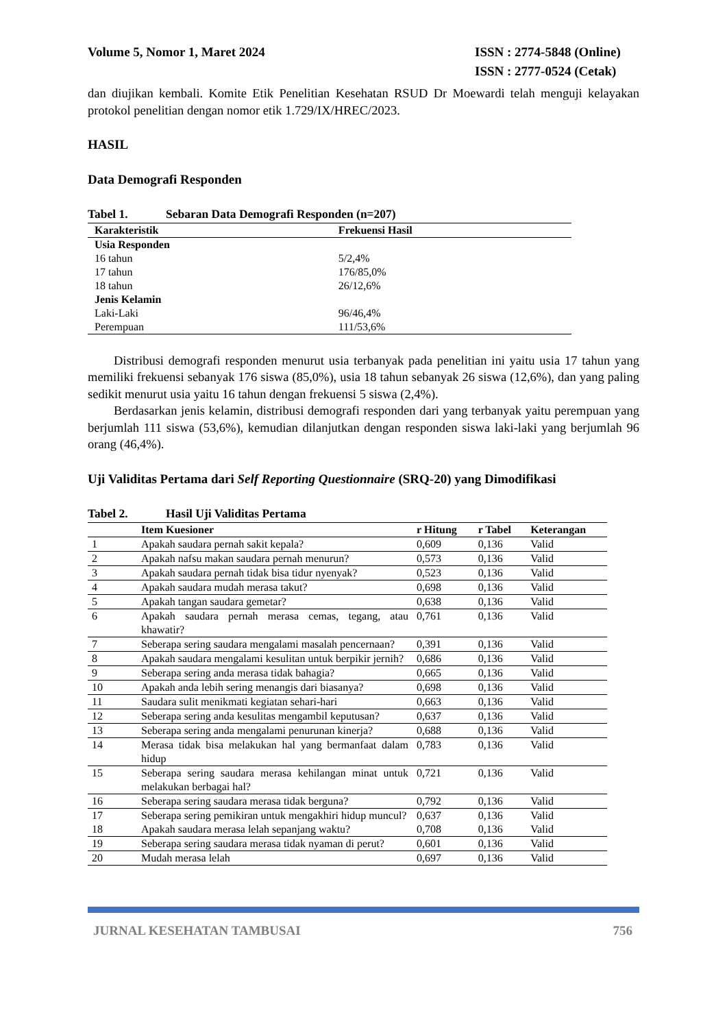Volume 5, Nomor 1, Maret 2024 ISSN : 2774-5848 (Online)
ISSN : 2777-0524 (Cetak)
dan diujikan kembali. Komite Etik Penelitian Kesehatan RSUD Dr Moewardi telah menguji kelayakan protokol penelitian dengan nomor etik 1.729/IX/HREC/2023.
HASIL
Data Demografi Responden
Tabel 1. Sebaran Data Demografi Responden (n=207)
| Karakteristik | Frekuensi Hasil |
| --- | --- |
| Usia Responden | |
| 16 tahun | 5/2,4% |
| 17 tahun | 176/85,0% |
| 18 tahun | 26/12,6% |
| Jenis Kelamin | |
| Laki-Laki | 96/46,4% |
| Perempuan | 111/53,6% |
Distribusi demografi responden menurut usia terbanyak pada penelitian ini yaitu usia 17 tahun yang memiliki frekuensi sebanyak 176 siswa (85,0%), usia 18 tahun sebanyak 26 siswa (12,6%), dan yang paling sedikit menurut usia yaitu 16 tahun dengan frekuensi 5 siswa (2,4%).
Berdasarkan jenis kelamin, distribusi demografi responden dari yang terbanyak yaitu perempuan yang berjumlah 111 siswa (53,6%), kemudian dilanjutkan dengan responden siswa laki-laki yang berjumlah 96 orang (46,4%).
Uji Validitas Pertama dari Self Reporting Questionnaire (SRQ-20) yang Dimodifikasi
Tabel 2. Hasil Uji Validitas Pertama
| | Item Kuesioner | r Hitung | r Tabel | Keterangan |
| --- | --- | --- | --- | --- |
| 1 | Apakah saudara pernah sakit kepala? | 0,609 | 0,136 | Valid |
| 2 | Apakah nafsu makan saudara pernah menurun? | 0,573 | 0,136 | Valid |
| 3 | Apakah saudara pernah tidak bisa tidur nyenyak? | 0,523 | 0,136 | Valid |
| 4 | Apakah saudara mudah merasa takut? | 0,698 | 0,136 | Valid |
| 5 | Apakah tangan saudara gemetar? | 0,638 | 0,136 | Valid |
| 6 | Apakah saudara pernah merasa cemas, tegang, atau khawatir? | 0,761 | 0,136 | Valid |
| 7 | Seberapa sering saudara mengalami masalah pencernaan? | 0,391 | 0,136 | Valid |
| 8 | Apakah saudara mengalami kesulitan untuk berpikir jernih? | 0,686 | 0,136 | Valid |
| 9 | Seberapa sering anda merasa tidak bahagia? | 0,665 | 0,136 | Valid |
| 10 | Apakah anda lebih sering menangis dari biasanya? | 0,698 | 0,136 | Valid |
| 11 | Saudara sulit menikmati kegiatan sehari-hari | 0,663 | 0,136 | Valid |
| 12 | Seberapa sering anda kesulitas mengambil keputusan? | 0,637 | 0,136 | Valid |
| 13 | Seberapa sering anda mengalami penurunan kinerja? | 0,688 | 0,136 | Valid |
| 14 | Merasa tidak bisa melakukan hal yang bermanfaat dalam hidup | 0,783 | 0,136 | Valid |
| 15 | Seberapa sering saudara merasa kehilangan minat untuk melakukan berbagai hal? | 0,721 | 0,136 | Valid |
| 16 | Seberapa sering saudara merasa tidak berguna? | 0,792 | 0,136 | Valid |
| 17 | Seberapa sering pemikiran untuk mengakhiri hidup muncul? | 0,637 | 0,136 | Valid |
| 18 | Apakah saudara merasa lelah sepanjang waktu? | 0,708 | 0,136 | Valid |
| 19 | Seberapa sering saudara merasa tidak nyaman di perut? | 0,601 | 0,136 | Valid |
| 20 | Mudah merasa lelah | 0,697 | 0,136 | Valid |
JURNAL KESEHATAN TAMBUSAI 756